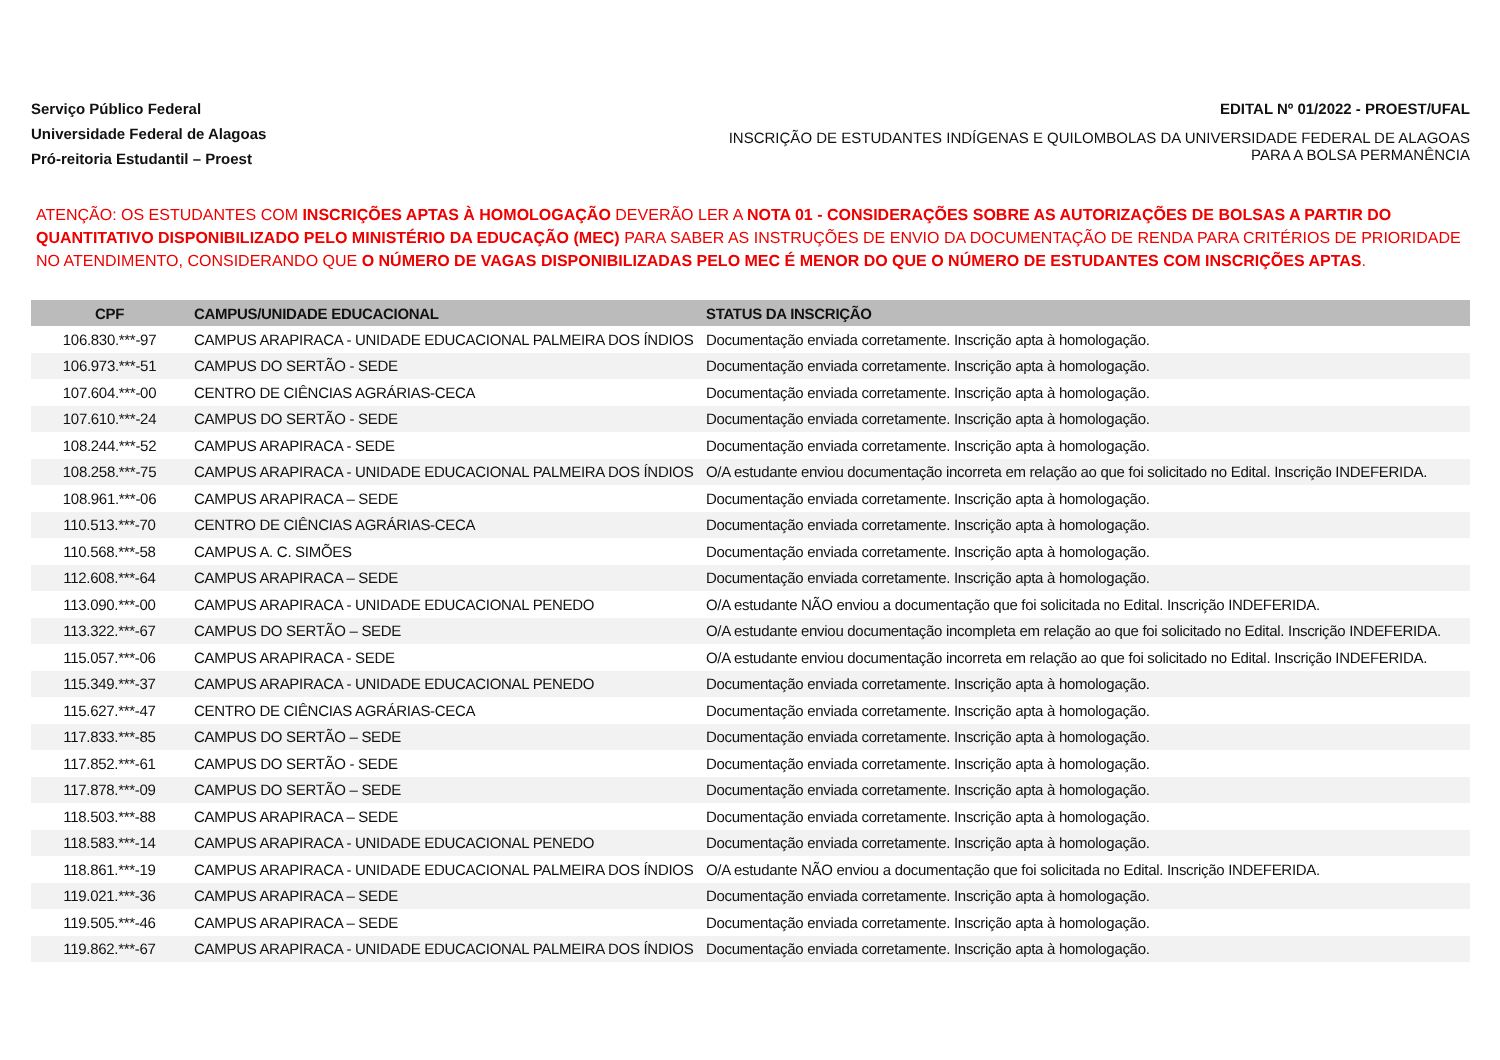Serviço Público Federal
Universidade Federal de Alagoas
Pró-reitoria Estudantil – Proest
EDITAL Nº 01/2022 - PROEST/UFAL
INSCRIÇÃO DE ESTUDANTES INDÍGENAS E QUILOMBOLAS DA UNIVERSIDADE FEDERAL DE ALAGOAS PARA A BOLSA PERMANÊNCIA
ATENÇÃO: OS ESTUDANTES COM INSCRIÇÕES APTAS À HOMOLOGAÇÃO DEVERÃO LER A NOTA 01 - CONSIDERAÇÕES SOBRE AS AUTORIZAÇÕES DE BOLSAS A PARTIR DO QUANTITATIVO DISPONIBILIZADO PELO MINISTÉRIO DA EDUCAÇÃO (MEC) PARA SABER AS INSTRUÇÕES DE ENVIO DA DOCUMENTAÇÃO DE RENDA PARA CRITÉRIOS DE PRIORIDADE NO ATENDIMENTO, CONSIDERANDO QUE O NÚMERO DE VAGAS DISPONIBILIZADAS PELO MEC É MENOR DO QUE O NÚMERO DE ESTUDANTES COM INSCRIÇÕES APTAS.
| CPF | CAMPUS/UNIDADE EDUCACIONAL | STATUS DA INSCRIÇÃO |
| --- | --- | --- |
| 106.830.***-97 | CAMPUS ARAPIRACA - UNIDADE EDUCACIONAL PALMEIRA DOS ÍNDIOS | Documentação enviada corretamente. Inscrição apta à homologação. |
| 106.973.***-51 | CAMPUS DO SERTÃO - SEDE | Documentação enviada corretamente. Inscrição apta à homologação. |
| 107.604.***-00 | CENTRO DE CIÊNCIAS AGRÁRIAS-CECA | Documentação enviada corretamente. Inscrição apta à homologação. |
| 107.610.***-24 | CAMPUS DO SERTÃO - SEDE | Documentação enviada corretamente. Inscrição apta à homologação. |
| 108.244.***-52 | CAMPUS ARAPIRACA - SEDE | Documentação enviada corretamente. Inscrição apta à homologação. |
| 108.258.***-75 | CAMPUS ARAPIRACA - UNIDADE EDUCACIONAL PALMEIRA DOS ÍNDIOS | O/A estudante enviou documentação incorreta em relação ao que foi solicitado no Edital. Inscrição INDEFERIDA. |
| 108.961.***-06 | CAMPUS ARAPIRACA – SEDE | Documentação enviada corretamente. Inscrição apta à homologação. |
| 110.513.***-70 | CENTRO DE CIÊNCIAS AGRÁRIAS-CECA | Documentação enviada corretamente. Inscrição apta à homologação. |
| 110.568.***-58 | CAMPUS A. C. SIMÕES | Documentação enviada corretamente. Inscrição apta à homologação. |
| 112.608.***-64 | CAMPUS ARAPIRACA – SEDE | Documentação enviada corretamente. Inscrição apta à homologação. |
| 113.090.***-00 | CAMPUS ARAPIRACA - UNIDADE EDUCACIONAL PENEDO | O/A estudante NÃO enviou a documentação que foi solicitada no Edital. Inscrição INDEFERIDA. |
| 113.322.***-67 | CAMPUS DO SERTÃO – SEDE | O/A estudante enviou documentação incompleta em relação ao que foi solicitado no Edital. Inscrição INDEFERIDA. |
| 115.057.***-06 | CAMPUS ARAPIRACA - SEDE | O/A estudante enviou documentação incorreta em relação ao que foi solicitado no Edital. Inscrição INDEFERIDA. |
| 115.349.***-37 | CAMPUS ARAPIRACA - UNIDADE EDUCACIONAL PENEDO | Documentação enviada corretamente. Inscrição apta à homologação. |
| 115.627.***-47 | CENTRO DE CIÊNCIAS AGRÁRIAS-CECA | Documentação enviada corretamente. Inscrição apta à homologação. |
| 117.833.***-85 | CAMPUS DO SERTÃO – SEDE | Documentação enviada corretamente. Inscrição apta à homologação. |
| 117.852.***-61 | CAMPUS DO SERTÃO - SEDE | Documentação enviada corretamente. Inscrição apta à homologação. |
| 117.878.***-09 | CAMPUS DO SERTÃO – SEDE | Documentação enviada corretamente. Inscrição apta à homologação. |
| 118.503.***-88 | CAMPUS ARAPIRACA – SEDE | Documentação enviada corretamente. Inscrição apta à homologação. |
| 118.583.***-14 | CAMPUS ARAPIRACA - UNIDADE EDUCACIONAL PENEDO | Documentação enviada corretamente. Inscrição apta à homologação. |
| 118.861.***-19 | CAMPUS ARAPIRACA - UNIDADE EDUCACIONAL PALMEIRA DOS ÍNDIOS | O/A estudante NÃO enviou a documentação que foi solicitada no Edital. Inscrição INDEFERIDA. |
| 119.021.***-36 | CAMPUS ARAPIRACA – SEDE | Documentação enviada corretamente. Inscrição apta à homologação. |
| 119.505.***-46 | CAMPUS ARAPIRACA – SEDE | Documentação enviada corretamente. Inscrição apta à homologação. |
| 119.862.***-67 | CAMPUS ARAPIRACA - UNIDADE EDUCACIONAL PALMEIRA DOS ÍNDIOS | Documentação enviada corretamente. Inscrição apta à homologação. |